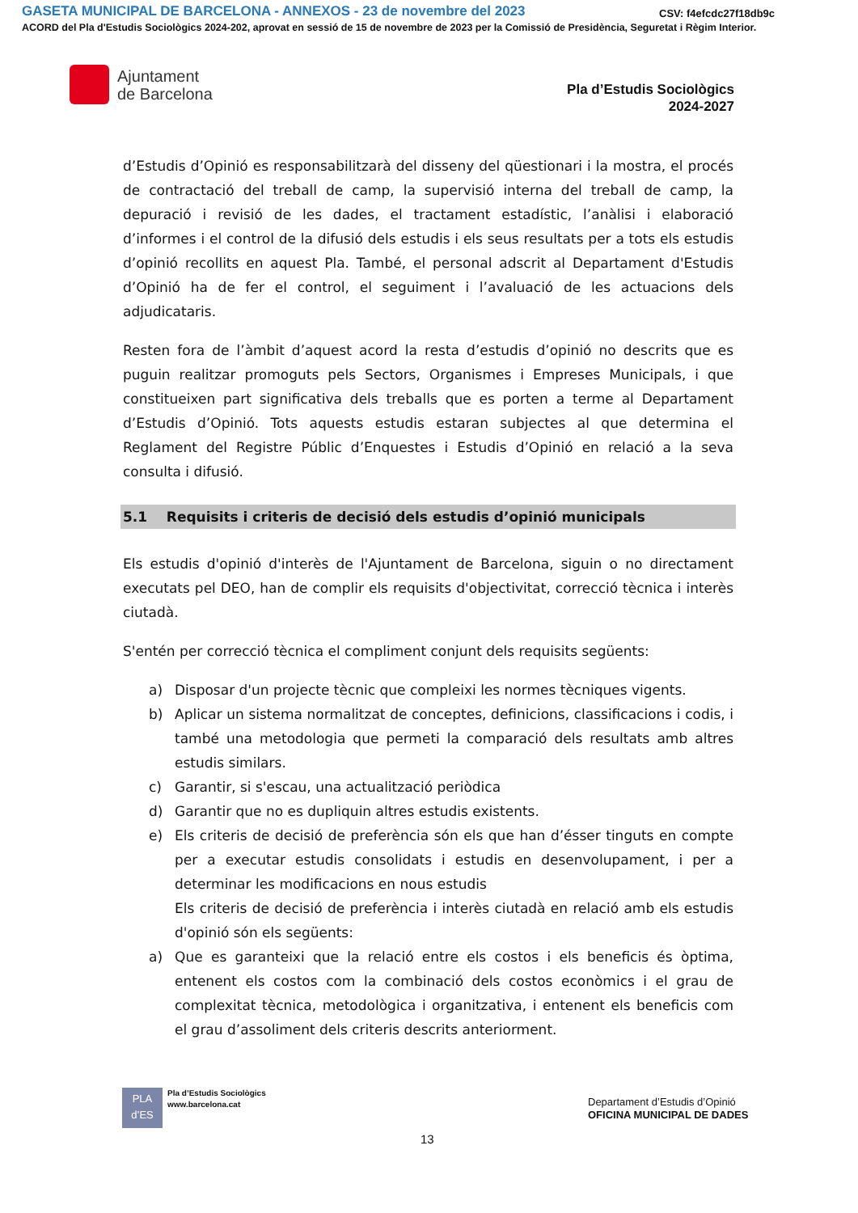GASETA MUNICIPAL DE BARCELONA - ANNEXOS - 23 de novembre del 2023
CSV: f4efcdc27f18db9c
ACORD del Pla d'Estudis Sociològics 2024-202, aprovat en sessió de 15 de novembre de 2023 per la Comissió de Presidència, Seguretat i Règim Interior.
Ajuntament
de Barcelona
Pla d’Estudis Sociològics
2024-2027
d’Estudis d’Opinió es responsabilitzarà del disseny del qüestionari i la mostra, el procés de contractació del treball de camp, la supervisió interna del treball de camp, la depuració i revisió de les dades, el tractament estadístic, l’anàlisi i elaboració d’informes i el control de la difusió dels estudis i els seus resultats per a tots els estudis d’opinió recollits en aquest Pla. També, el personal adscrit al Departament d'Estudis d’Opinió ha de fer el control, el seguiment i l’avaluació de les actuacions dels adjudicataris.
Resten fora de l’àmbit d’aquest acord la resta d’estudis d’opinió no descrits que es puguin realitzar promoguts pels Sectors, Organismes i Empreses Municipals, i que constitueixen part significativa dels treballs que es porten a terme al Departament d’Estudis d’Opinió. Tots aquests estudis estaran subjectes al que determina el Reglament del Registre Públic d’Enquestes i Estudis d’Opinió en relació a la seva consulta i difusió.
5.1 Requisits i criteris de decisió dels estudis d’opinió municipals
Els estudis d'opinió d'interès de l'Ajuntament de Barcelona, siguin o no directament executats pel DEO, han de complir els requisits d'objectivitat, correcció tècnica i interès ciutadà.
S'entén per correcció tècnica el compliment conjunt dels requisits següents:
a) Disposar d'un projecte tècnic que compleixi les normes tècniques vigents.
b) Aplicar un sistema normalitzat de conceptes, definicions, classificacions i codis, i també una metodologia que permeti la comparació dels resultats amb altres estudis similars.
c) Garantir, si s'escau, una actualització periòdica
d) Garantir que no es dupliquin altres estudis existents.
e) Els criteris de decisió de preferència són els que han d’ésser tinguts en compte per a executar estudis consolidats i estudis en desenvolupament, i per a determinar les modificacions en nous estudis
Els criteris de decisió de preferència i interès ciutadà en relació amb els estudis d'opinió són els següents:
a) Que es garanteixi que la relació entre els costos i els beneficis és òptima, entenent els costos com la combinació dels costos econòmics i el grau de complexitat tècnica, metodològica i organitzativa, i entenent els beneficis com el grau d’assoliment dels criteris descrits anteriorment.
PLA
d’ES
Pla d’Estudis Sociològics
www.barcelona.cat
Departament d’Estudis d’Opinió
OFICINA MUNICIPAL DE DADES
13